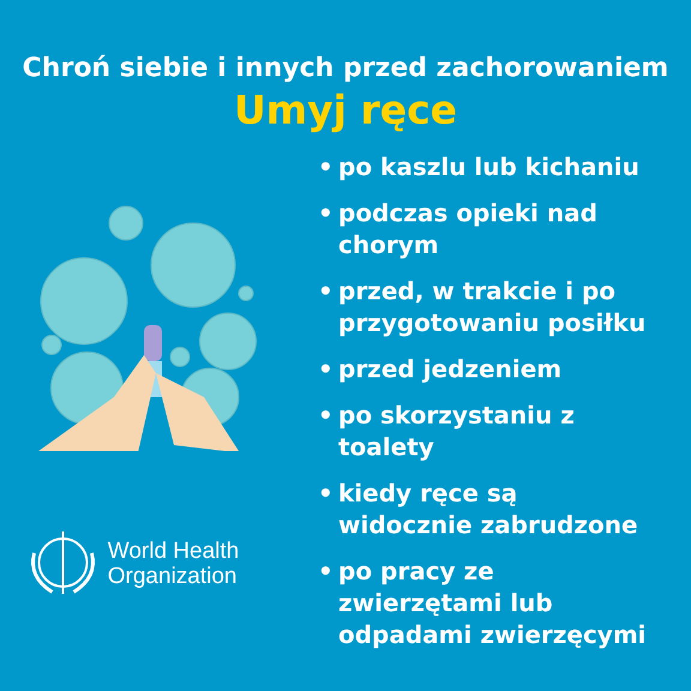Chroń siebie i innych przed zachorowaniem
Umyj ręce
World Health
Organization
• po kaszlu lub kichaniu
• podczas opieki nad chorym
• przed, w trakcie i po przygotowaniu posiłku
• przed jedzeniem
• po skorzystaniu z toalety
• kiedy ręce są widocznie zabrudzone
• po pracy ze zwierzętami lub odpadami zwierzęcymi